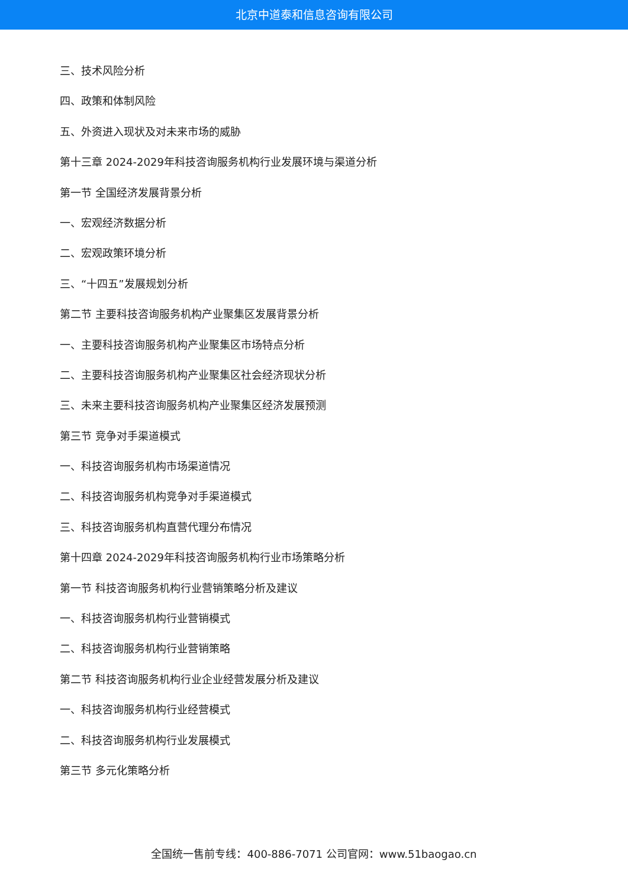北京中道泰和信息咨询有限公司
三、技术风险分析
四、政策和体制风险
五、外资进入现状及对未来市场的威胁
第十三章 2024-2029年科技咨询服务机构行业发展环境与渠道分析
第一节 全国经济发展背景分析
一、宏观经济数据分析
二、宏观政策环境分析
三、“十四五”发展规划分析
第二节 主要科技咨询服务机构产业聚集区发展背景分析
一、主要科技咨询服务机构产业聚集区市场特点分析
二、主要科技咨询服务机构产业聚集区社会经济现状分析
三、未来主要科技咨询服务机构产业聚集区经济发展预测
第三节 竞争对手渠道模式
一、科技咨询服务机构市场渠道情况
二、科技咨询服务机构竞争对手渠道模式
三、科技咨询服务机构直营代理分布情况
第十四章 2024-2029年科技咨询服务机构行业市场策略分析
第一节 科技咨询服务机构行业营销策略分析及建议
一、科技咨询服务机构行业营销模式
二、科技咨询服务机构行业营销策略
第二节 科技咨询服务机构行业企业经营发展分析及建议
一、科技咨询服务机构行业经营模式
二、科技咨询服务机构行业发展模式
第三节 多元化策略分析
全国统一售前专线：400-886-7071 公司官网：www.51baogao.cn